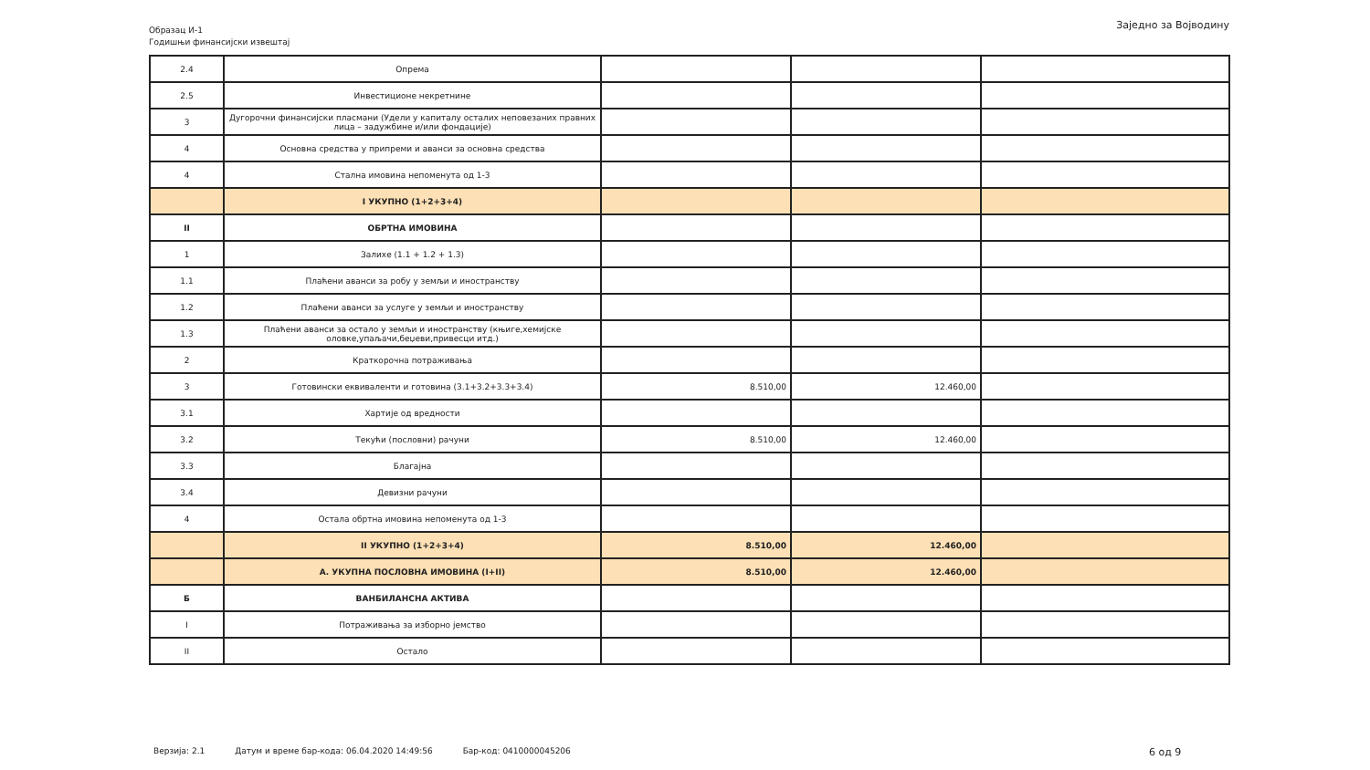Образац И-1
Годишњи финансијски извештај
Заједно за Војводину
| 2.4 | Опрема | | | |
| 2.5 | Инвестиционе некретнине | | | |
| 3 | Дугорочни финансијски пласмани (Удели у капиталу осталих неповезаних правних лица – задужбине и/или фондације) | | | |
| 4 | Основна средства у припреми и аванси за основна средства | | | |
| 4 | Стална имовина непоменута од 1-3 | | | |
| | I УКУПНО (1+2+3+4) | | | |
| II | ОБРТНА ИМОВИНА | | | |
| 1 | Залихе (1.1 + 1.2 + 1.3) | | | |
| 1.1 | Плаћени аванси за робу у земљи и иностранству | | | |
| 1.2 | Плаћени аванси за услуге у земљи и иностранству | | | |
| 1.3 | Плаћени аванси за остало у земљи и иностранству (књиге,хемијске оловке,упаљачи,беџеви,привесци итд.) | | | |
| 2 | Краткорочна потраживања | | | |
| 3 | Готовински еквиваленти и готовина (3.1+3.2+3.3+3.4) | 8.510,00 | 12.460,00 | |
| 3.1 | Хартије од вредности | | | |
| 3.2 | Текући (пословни) рачуни | 8.510,00 | 12.460,00 | |
| 3.3 | Благајна | | | |
| 3.4 | Девизни рачуни | | | |
| 4 | Остала обртна имовина непоменута од 1-3 | | | |
| | II УКУПНО (1+2+3+4) | 8.510,00 | 12.460,00 | |
| | А. УКУПНА ПОСЛОВНА ИМОВИНА (I+II) | 8.510,00 | 12.460,00 | |
| Б | ВАНБИЛАНСНА АКТИВА | | | |
| I | Потраживања за изборно јемство | | | |
| II | Остало | | | |
Верзија: 2.1 Датум и време бар-кода: 06.04.2020 14:49:56 Бар-код: 0410000045206 6 од 9